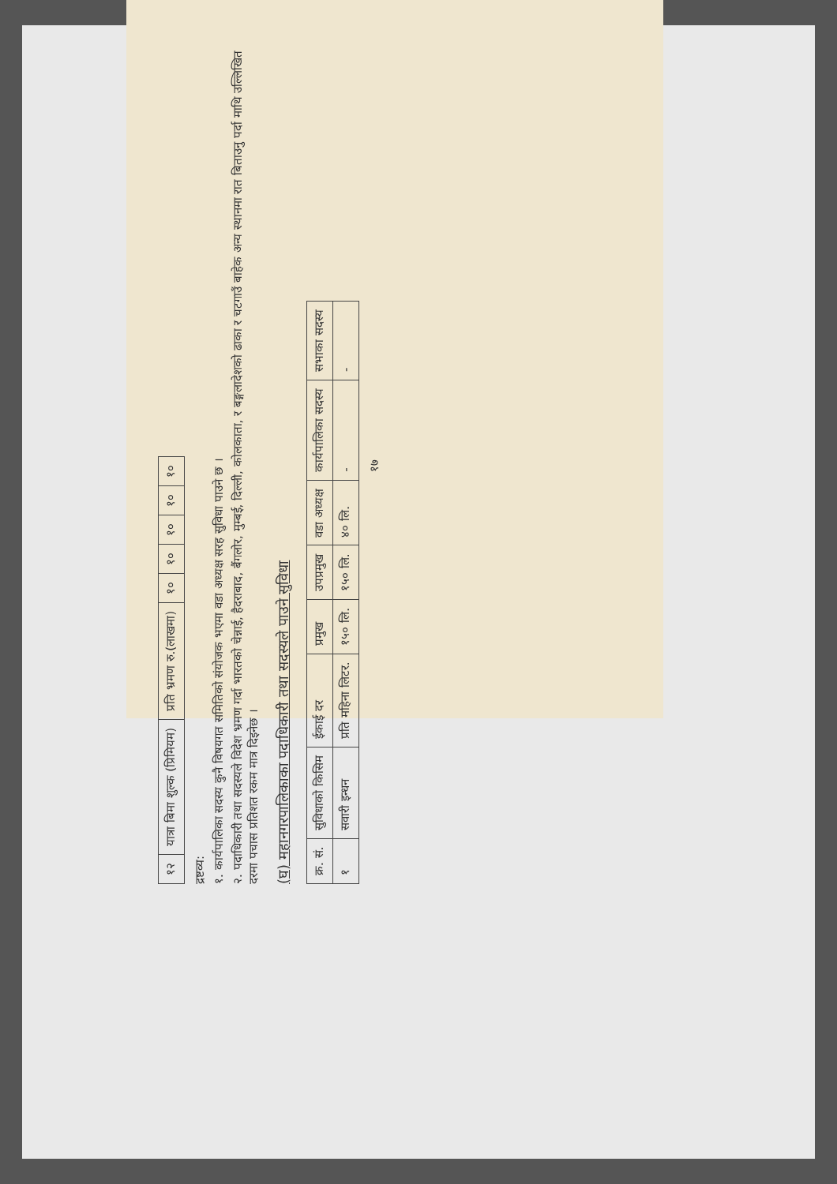| १२ | यात्रा बिमा शुल्क (प्रिमियम) | प्रति भ्रमण रु.(लाखमा) | १० | १० | १० | १० | १० |
द्रष्टव्य:
१. कार्यपालिका सदस्य कुनै विषयगत समितिको संयोजक भएमा वडा अध्यक्ष सरह सुविधा पाउने छ ।
२. पदाधिकारी तथा सदस्यले विदेश भ्रमण गर्दा भारतको चेन्नाई, हैदराबाद, बैंगलोर, मुम्बई, दिल्ली, कोलकाता, र बङ्गलादेशको ढाका र चटगाउँ बाहेक अन्य स्थानमा रात बिताउनु पर्दा माथि उल्लिखित दरमा पचास प्रतिशत रकम मात्र दिइनेछ ।
(घ) महानगरपालिकाका पदाधिकारी तथा सदस्यले पाउने सुविधा
| क्र. सं. | सुविधाको किसिम | ईकाई दर | प्रमुख | उपप्रमुख | वडा अध्यक्ष | कार्यपालिका सदस्य | सभाका सदस्य |
| --- | --- | --- | --- | --- | --- | --- | --- |
| १ | सवारी इन्धन | प्रति महिना लिटर. | १५० लि. | १५० लि. | ४० लि. | - | - |
१७